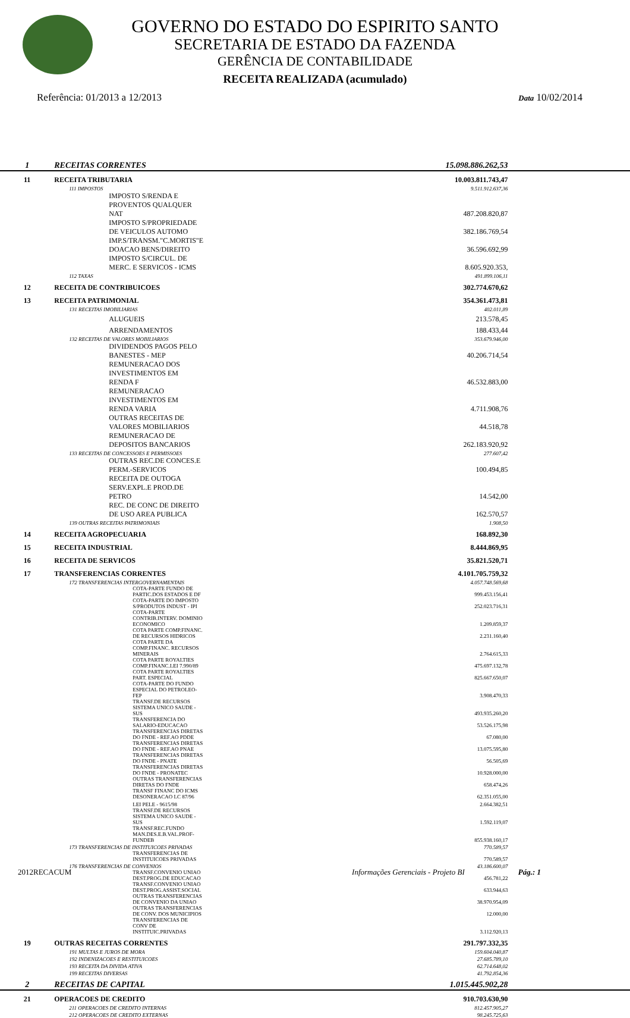GOVERNO DO ESTADO DO ESPIRITO SANTO
SECRETARIA DE ESTADO DA FAZENDA
GERÊNCIA DE CONTABILIDADE
RECEITA REALIZADA (acumulado)
Referência: 01/2013 a 12/2013 Data 10/02/2014
| 1 | RECEITAS CORRENTES | 15.098.886.262,53 | |
| 11 | RECEITA TRIBUTARIA | 10.003.811.743,47 | |
| | 111 IMPOSTOS | 9.511.912.637,36 | |
| | IMPOSTO S/RENDA E PROVENTOS QUALQUER NAT | 487.208.820,87 | |
| | IMPOSTO S/PROPRIEDADE DE VEICULOS AUTOMO | 382.186.769,54 | |
| | IMP.S/TRANSM."C.MORTIS"E DOACAO BENS/DIREITO | 36.596.692,99 | |
| | IMPOSTO S/CIRCUL. DE MERC. E SERVICOS - ICMS | 8.605.920.353, | |
| | 112 TAXAS | 491.899.106,11 | |
| 12 | RECEITA DE CONTRIBUICOES | 302.774.670,62 | |
| 13 | RECEITA PATRIMONIAL | 354.361.473,81 | |
| | 131 RECEITAS IMOBILIARIAS | 402.011,89 | |
| | ALUGUEIS | 213.578,45 | |
| | ARRENDAMENTOS | 188.433,44 | |
| | 132 RECEITAS DE VALORES MOBILIARIOS | 353.679.946,00 | |
| | DIVIDENDOS PAGOS PELO BANESTES - MEP | 40.206.714,54 | |
| | REMUNERACAO DOS INVESTIMENTOS EM RENDA F | 46.532.883,00 | |
| | REMUNERACAO INVESTIMENTOS EM RENDA VARIA | 4.711.908,76 | |
| | OUTRAS RECEITAS DE VALORES MOBILIARIOS | 44.518,78 | |
| | REMUNERACAO DE DEPOSITOS BANCARIOS | 262.183.920,92 | |
| | 133 RECEITAS DE CONCESSOES E PERMISSOES | 277.607,42 | |
| | OUTRAS REC.DE CONCES.E PERM.-SERVICOS | 100.494,85 | |
| | RECEITA DE OUTOGA SERV.EXPL.E PROD.DE PETRO | 14.542,00 | |
| | REC. DE CONC DE DIREITO DE USO AREA PUBLICA | 162.570,57 | |
| | 139 OUTRAS RECEITAS PATRIMONIAIS | 1.908,50 | |
| 14 | RECEITA AGROPECUARIA | 168.892,30 | |
| 15 | RECEITA INDUSTRIAL | 8.444.869,95 | |
| 16 | RECEITA DE SERVICOS | 35.821.520,71 | |
| 17 | TRANSFERENCIAS CORRENTES | 4.101.705.759,32 | |
| | 172 TRANSFERENCIAS INTERGOVERNAMENTAIS | 4.057.748.569,68 | |
| | COTA-PARTE FUNDO DE PARTIC.DOS ESTADOS E DF | 999.453.156,41 | |
| | COTA-PARTE DO IMPOSTO S/PRODUTOS INDUST - IPI | 252.023.716,31 | |
| | COTA-PARTE CONTRIB.INTERV. DOMINIO ECONOMICO | 1.209.859,37 | |
| | COTA PARTE COMP.FINANC. DE RECURSOS HIDRICOS | 2.231.160,40 | |
| | COTA PARTE DA COMP.FINANC. RECURSOS MINERAIS | 2.764.615,33 | |
| | COTA PARTE ROYALTIES COMP.FINANC.LEI 7.990/89 | 475.697.132,78 | |
| | COTA PARTE ROYALTIES PART. ESPECIAL | 825.667.650,07 | |
| | COTA-PARTE DO FUNDO ESPECIAL DO PETROLEO-FEP | 3.908.470,33 | |
| | TRANSF.DE RECURSOS SISTEMA UNICO SAUDE - SUS | 493.935.260,20 | |
| | TRANSFERENCIA DO SALARIO-EDUCACAO | 53.526.175,98 | |
| | TRANSFERENCIAS DIRETAS DO FNDE - REF.AO PDDE | 67.080,00 | |
| | TRANSFERENCIAS DIRETAS DO FNDE - REF.AO PNAE | 13.075.595,80 | |
| | TRANSFERENCIAS DIRETAS DO FNDE - PNATE | 56.505,69 | |
| | TRANSFERENCIAS DIRETAS DO FNDE - PRONATEC | 10.928.000,00 | |
| | OUTRAS TRANSFERENCIAS DIRETAS DO FNDE | 658.474,26 | |
| | TRANSF FINANC DO ICMS DESONERACAO LC 87/96 | 62.351.055,00 | |
| | LEI PELE - 9615/98 | 2.664.382,51 | |
| | TRANSF.DE RECURSOS SISTEMA UNICO SAUDE - SUS | 1.592.119,07 | |
| | TRANSF.REC.FUNDO MAN.DES.E.B.VAL.PROF-FUNDEB | 855.938.160,17 | |
| | 173 TRANSFERENCIAS DE INSTITUICOES PRIVADAS | 770.589,57 | |
| | TRANSFERENCIAS DE INSTITUICOES PRIVADAS | 770.589,57 | |
| | 176 TRANSFERENCIAS DE CONVENIOS | 43.186.600,07 | |
| | TRANSF.CONVENIO UNIAO DEST.PROG.DE EDUCACAO | 456.781,22 | |
| | TRANSF.CONVENIO UNIAO DEST.PROG.ASSIST.SOCIAL | 633.944,63 | |
| | OUTRAS TRANSFERENCIAS DE CONVENIO DA UNIAO | 38.970.954,09 | |
| | OUTRAS TRANSFERENCIAS DE CONV. DOS MUNICIPIOS | 12.000,00 | |
| | TRANSFERENCIAS DE CONV DE INSTITUIC.PRIVADAS | 3.112.920,13 | |
| 19 | OUTRAS RECEITAS CORRENTES | 291.797.332,35 | |
| | 191 MULTAS E JUROS DE MORA | 159.604.040,87 | |
| | 192 INDENIZACOES E RESTITUICOES | 27.685.789,10 | |
| | 193 RECEITA DA DIVIDA ATIVA | 62.714.648,02 | |
| | 199 RECEITAS DIVERSAS | 41.792.854,36 | |
| 2 | RECEITAS DE CAPITAL | 1.015.445.902,28 | |
| 21 | OPERACOES DE CREDITO | 910.703.630,90 | |
| | 211 OPERACOES DE CREDITO INTERNAS | 812.457.905,27 | |
| | 212 OPERACOES DE CREDITO EXTERNAS | 98.245.725,63 | |
2012RECACUM Informações Gerenciais - Projeto BI Pág.: 1